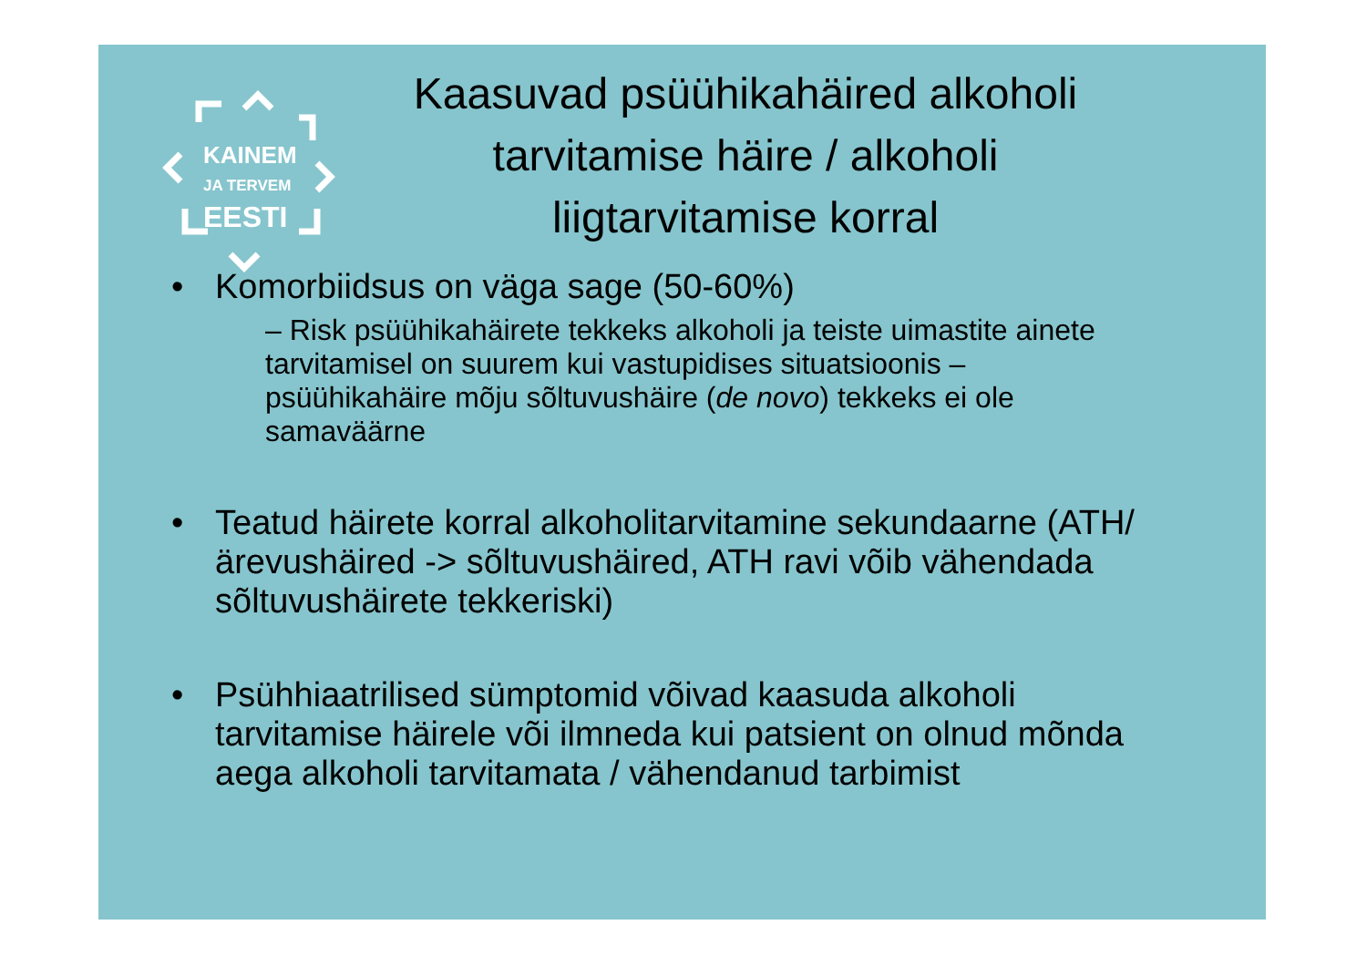KAINEM
JA TERVEM
EESTI
Kaasuvad psüühikahäired alkoholi tarvitamise häire / alkoholi liigtarvitamise korral
• Komorbiidsus on väga sage (50-60%)
– Risk psüühikahäirete tekkeks alkoholi ja teiste uimastite ainete tarvitamisel on suurem kui vastupidises situatsioonis – psüühikahäire mõju sõltuvushäire (de novo) tekkeks ei ole samaväärne
• Teatud häirete korral alkoholitarvitamine sekundaarne (ATH/ärevushäired -> sõltuvushäired, ATH ravi võib vähendada sõltuvushäirete tekkeriski)
• Psühhiaatrilised sümptomid võivad kaasuda alkoholi tarvitamise häirele või ilmneda kui patsient on olnud mõnda aega alkoholi tarvitamata / vähendanud tarbimist